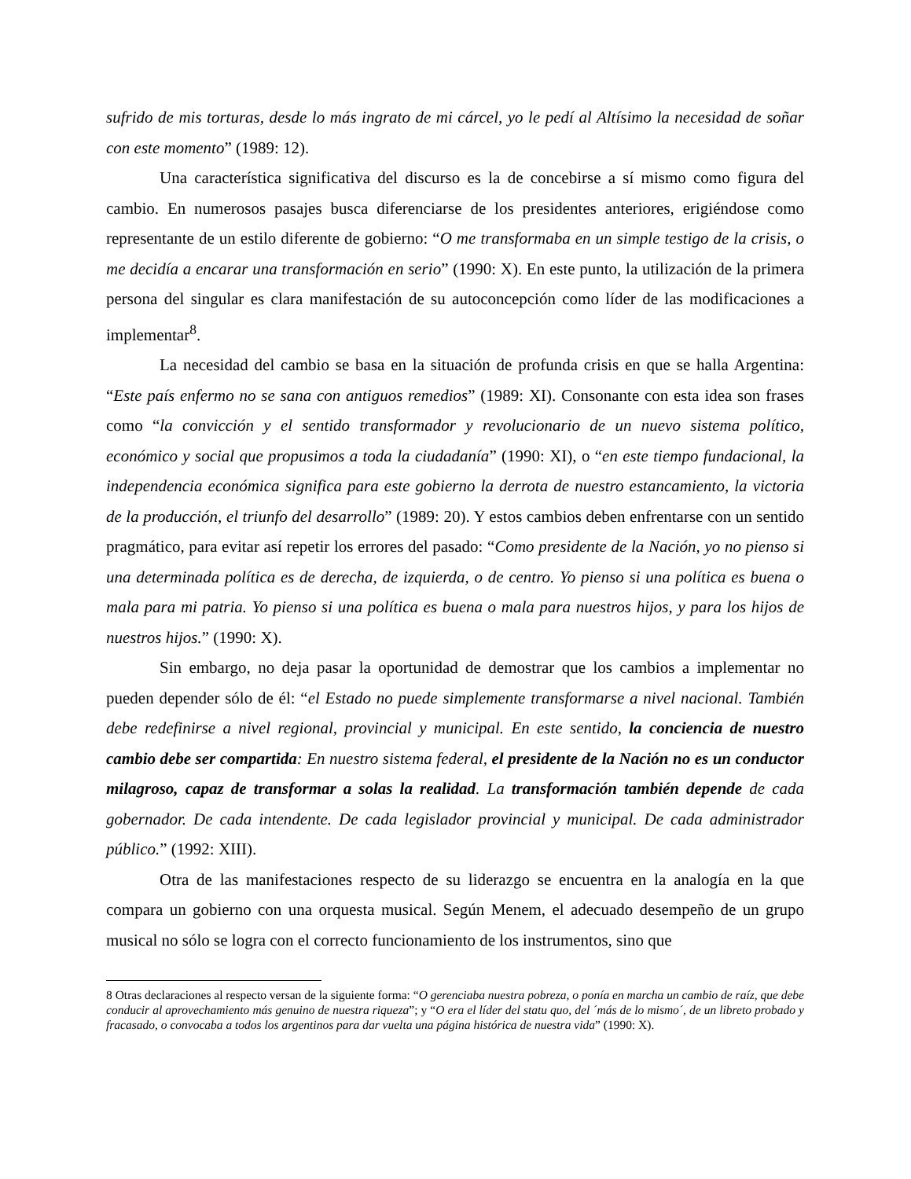sufrido de mis torturas, desde lo más ingrato de mi cárcel, yo le pedí al Altísimo la necesidad de soñar con este momento” (1989: 12).
Una característica significativa del discurso es la de concebirse a sí mismo como figura del cambio. En numerosos pasajes busca diferenciarse de los presidentes anteriores, erigiéndose como representante de un estilo diferente de gobierno: “O me transformaba en un simple testigo de la crisis, o me decidía a encarar una transformación en serio” (1990: X). En este punto, la utilización de la primera persona del singular es clara manifestación de su autoconcepción como líder de las modificaciones a implementar<sup>8</sup>.
La necesidad del cambio se basa en la situación de profunda crisis en que se halla Argentina: “Este país enfermo no se sana con antiguos remedios” (1989: XI). Consonante con esta idea son frases como “la convicción y el sentido transformador y revolucionario de un nuevo sistema político, económico y social que propusimos a toda la ciudadanía” (1990: XI), o “en este tiempo fundacional, la independencia económica significa para este gobierno la derrota de nuestro estancamiento, la victoria de la producción, el triunfo del desarrollo” (1989: 20). Y estos cambios deben enfrentarse con un sentido pragmático, para evitar así repetir los errores del pasado: “Como presidente de la Nación, yo no pienso si una determinada política es de derecha, de izquierda, o de centro. Yo pienso si una política es buena o mala para mi patria. Yo pienso si una política es buena o mala para nuestros hijos, y para los hijos de nuestros hijos.” (1990: X).
Sin embargo, no deja pasar la oportunidad de demostrar que los cambios a implementar no pueden depender sólo de él: “el Estado no puede simplemente transformarse a nivel nacional. También debe redefinirse a nivel regional, provincial y municipal. En este sentido, la conciencia de nuestro cambio debe ser compartida: En nuestro sistema federal, el presidente de la Nación no es un conductor milagroso, capaz de transformar a solas la realidad. La transformación también depende de cada gobernador. De cada intendente. De cada legislador provincial y municipal. De cada administrador público.” (1992: XIII).
Otra de las manifestaciones respecto de su liderazgo se encuentra en la analogía en la que compara un gobierno con una orquesta musical. Según Menem, el adecuado desempeño de un grupo musical no sólo se logra con el correcto funcionamiento de los instrumentos, sino que
8 Otras declaraciones al respecto versan de la siguiente forma: “O gerenciaba nuestra pobreza, o ponía en marcha un cambio de raíz, que debe conducir al aprovechamiento más genuino de nuestra riqueza”; y “O era el líder del statu quo, del ´más de lo mismo´, de un libreto probado y fracasado, o convocaba a todos los argentinos para dar vuelta una página histórica de nuestra vida” (1990: X).